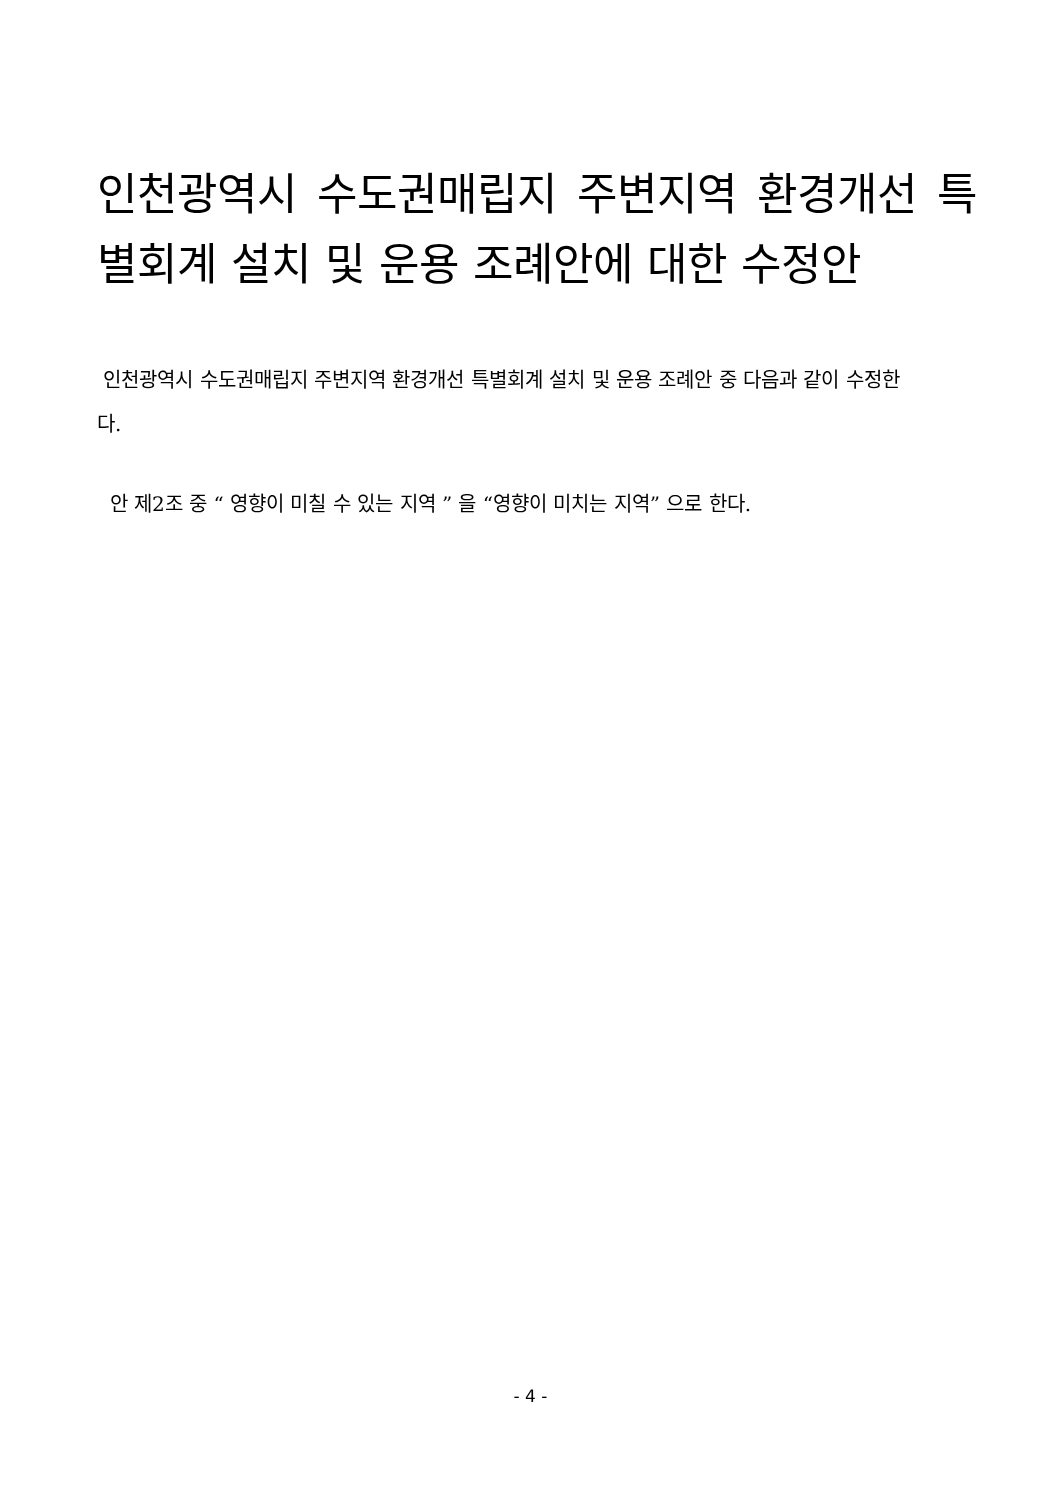인천광역시 수도권매립지 주변지역 환경개선 특별회계 설치 및 운용 조례안에 대한 수정안
인천광역시 수도권매립지 주변지역 환경개선 특별회계 설치 및 운용 조례안 중 다음과 같이 수정한다.
안 제2조 중 “ 영향이 미칠 수 있는 지역 ” 을 “영향이 미치는 지역” 으로 한다.
- 4 -